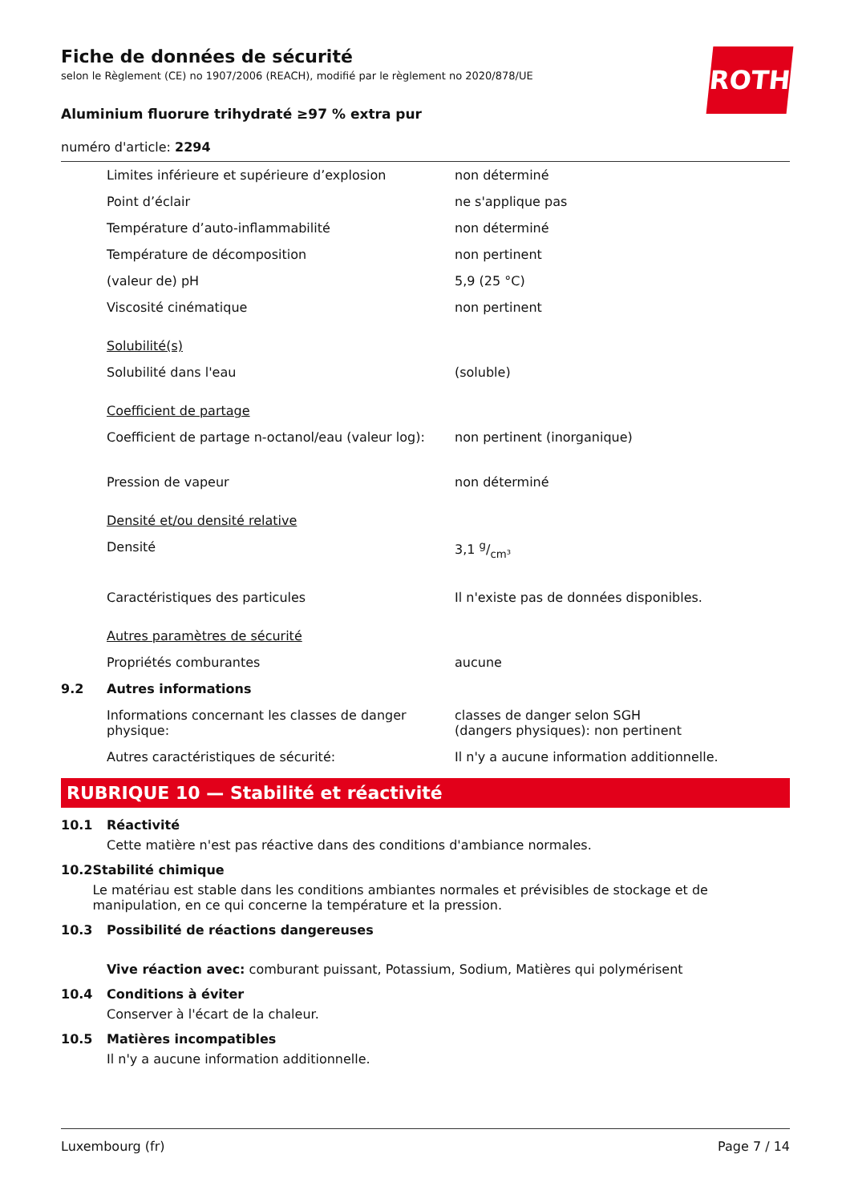Fiche de données de sécurité
selon le Règlement (CE) no 1907/2006 (REACH), modifié par le règlement no 2020/878/UE
ROTH
Aluminium fluorure trihydraté ≥97 % extra pur
numéro d'article: 2294
| | Limites inférieure et supérieure d’explosion | non déterminé |
| | Point d’éclair | ne s'applique pas |
| | Température d’auto-inflammabilité | non déterminé |
| | Température de décomposition | non pertinent |
| | (valeur de) pH | 5,9 (25 °C) |
| | Viscosité cinématique | non pertinent |
| | Solubilité(s) | |
| | Solubilité dans l'eau | (soluble) |
| | Coefficient de partage | |
| | Coefficient de partage n-octanol/eau (valeur log): | non pertinent (inorganique) |
| | Pression de vapeur | non déterminé |
| | Densité et/ou densité relative | |
| | Densité | 3,1 g/cm³ |
| | Caractéristiques des particules | Il n'existe pas de données disponibles. |
| | Autres paramètres de sécurité | |
| | Propriétés comburantes | aucune |
| 9.2 | Autres informations | |
| | Informations concernant les classes de danger physique: | classes de danger selon SGH (dangers physiques): non pertinent |
| | Autres caractéristiques de sécurité: | Il n'y a aucune information additionnelle. |
RUBRIQUE 10 — Stabilité et réactivité
10.1 Réactivité
Cette matière n'est pas réactive dans des conditions d'ambiance normales.
10.2 Stabilité chimique
Le matériau est stable dans les conditions ambiantes normales et prévisibles de stockage et de manipulation, en ce qui concerne la température et la pression.
10.3 Possibilité de réactions dangereuses
Vive réaction avec: comburant puissant, Potassium, Sodium, Matières qui polymérisent
10.4 Conditions à éviter
Conserver à l'écart de la chaleur.
10.5 Matières incompatibles
Il n'y a aucune information additionnelle.
Luxembourg (fr) Page 7 / 14